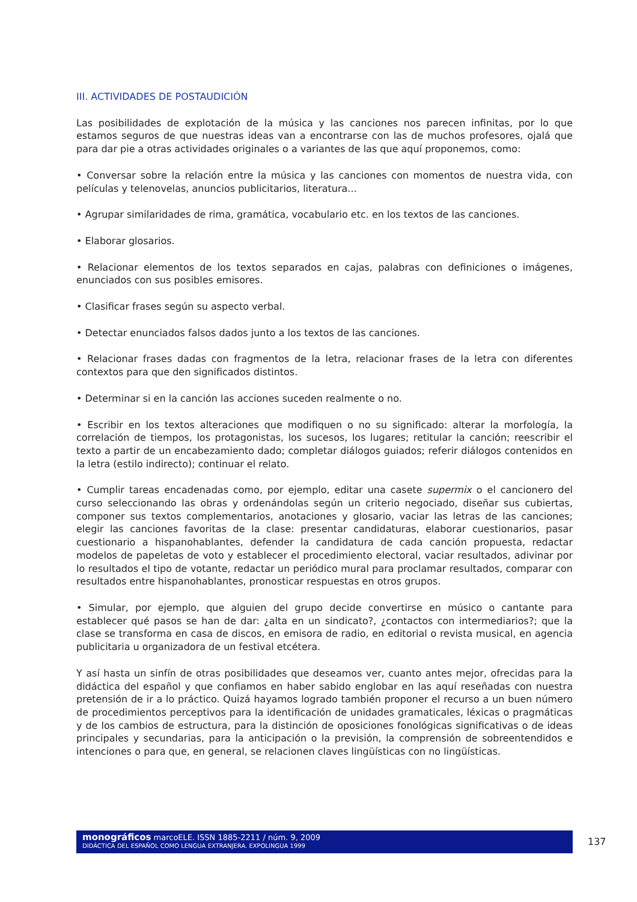III. ACTIVIDADES DE POSTAUDICIÓN
Las posibilidades de explotación de la música y las canciones nos parecen infinitas, por lo que estamos seguros de que nuestras ideas van a encontrarse con las de muchos profesores, ojalá que para dar pie a otras actividades originales o a variantes de las que aquí proponemos, como:
• Conversar sobre la relación entre la música y las canciones con momentos de nuestra vida, con películas y telenovelas, anuncios publicitarios, literatura...
• Agrupar similaridades de rima, gramática, vocabulario etc. en los textos de las canciones.
• Elaborar glosarios.
• Relacionar elementos de los textos separados en cajas, palabras con definiciones o imágenes, enunciados con sus posibles emisores.
• Clasificar frases según su aspecto verbal.
• Detectar enunciados falsos dados junto a los textos de las canciones.
• Relacionar frases dadas con fragmentos de la letra, relacionar frases de la letra con diferentes contextos para que den significados distintos.
• Determinar si en la canción las acciones suceden realmente o no.
• Escribir en los textos alteraciones que modifiquen o no su significado: alterar la morfología, la correlación de tiempos, los protagonistas, los sucesos, los lugares; retitular la canción; reescribir el texto a partir de un encabezamiento dado; completar diálogos guiados; referir diálogos contenidos en la letra (estilo indirecto); continuar el relato.
• Cumplir tareas encadenadas como, por ejemplo, editar una casete supermix o el cancionero del curso seleccionando las obras y ordenándolas según un criterio negociado, diseñar sus cubiertas, componer sus textos complementarios, anotaciones y glosario, vaciar las letras de las canciones; elegir las canciones favoritas de la clase: presentar candidaturas, elaborar cuestionarios, pasar cuestionario a hispanohablantes, defender la candidatura de cada canción propuesta, redactar modelos de papeletas de voto y establecer el procedimiento electoral, vaciar resultados, adivinar por lo resultados el tipo de votante, redactar un periódico mural para proclamar resultados, comparar con resultados entre hispanohablantes, pronosticar respuestas en otros grupos.
• Simular, por ejemplo, que alguien del grupo decide convertirse en músico o cantante para establecer qué pasos se han de dar: ¿alta en un sindicato?, ¿contactos con intermediarios?; que la clase se transforma en casa de discos, en emisora de radio, en editorial o revista musical, en agencia publicitaria u organizadora de un festival etcétera.
Y así hasta un sinfín de otras posibilidades que deseamos ver, cuanto antes mejor, ofrecidas para la didáctica del español y que confiamos en haber sabido englobar en las aquí reseñadas con nuestra pretensión de ir a lo práctico. Quizá hayamos logrado también proponer el recurso a un buen número de procedimientos perceptivos para la identificación de unidades gramaticales, léxicas o pragmáticas y de los cambios de estructura, para la distinción de oposiciones fonológicas significativas o de ideas principales y secundarias, para la anticipación o la previsión, la comprensión de sobreentendidos e intenciones o para que, en general, se relacionen claves lingüísticas con no lingüísticas.
monográficos marcoELE. ISSN 1885-2211 / núm. 9, 2009
DIDÁCTICA DEL ESPAÑOL COMO LENGUA EXTRANJERA. EXPOLINGUA 1999
137